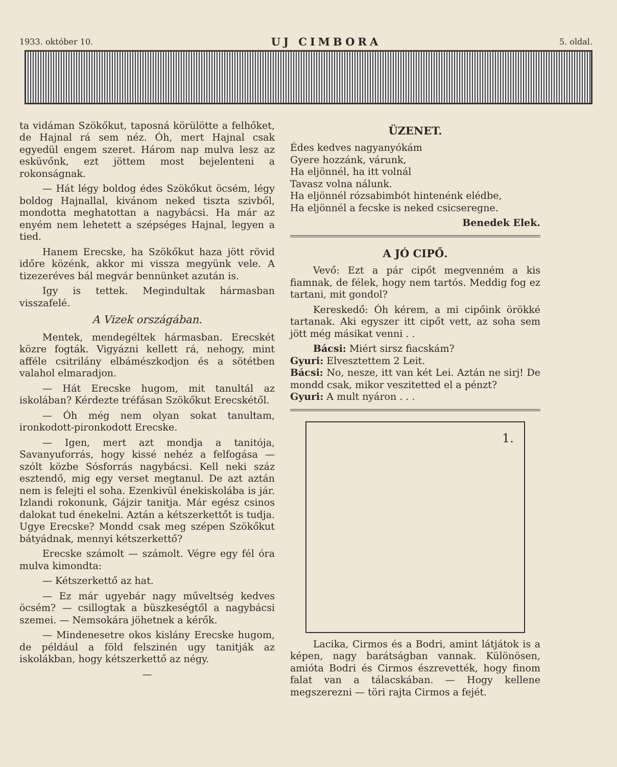1933. október 10. UJ CIMBORA 5. oldal.
ta vidáman Szökőkut, taposná körülötte a felhőket, de Hajnal rá sem néz. Óh, mert Hajnal csak egyedül engem szeret. Három nap mulva lesz az esküvőnk, ezt jöttem most bejelenteni a rokonságnak.
— Hát légy boldog édes Szökőkut öcsém, légy boldog Hajnallal, kivánom neked tiszta szivből, mondotta meghatottan a nagybácsi. Ha már az enyém nem lehetett a szépséges Hajnal, legyen a tied.
Hanem Erecske, ha Szökőkut haza jött rövid időre közénk, akkor mi vissza megyünk vele. A tizezeréves bál megvár bennünket azután is.
Igy is tettek. Megindultak hármasban visszafelé.
A Vizek országában.
Mentek, mendegéltek hármasban. Erecskét közre fogták. Vigyázni kellett rá, nehogy, mint afféle csitrilány elbámészkodjon és a sötétben valahol elmaradjon.
— Hát Erecske hugom, mit tanultál az iskolában? Kérdezte tréfásan Szökőkut Erecskétől.
— Óh még nem olyan sokat tanultam, ironkodott-pironkodott Erecske.
— Igen, mert azt mondja a tanitója, Savanyuforrás, hogy kissé nehéz a felfogása — szólt közbe Sósforrás nagybácsi. Kell neki száz esztendő, mig egy verset megtanul. De azt aztán nem is felejti el soha. Ezenkivül énekiskolába is jár. Izlandi rokonunk, Gájzir tanitja. Már egész csinos dalokat tud énekelni. Aztán a kétszerkettőt is tudja. Ugye Erecske? Mondd csak meg szépen Szökőkut bátyádnak, mennyi kétszerkettő?
Erecske számolt — számolt. Végre egy fél óra mulva kimondta:
— Kétszerkettő az hat.
— Ez már ugyebár nagy műveltség kedves öcsém? — csillogtak a büszkeségtől a nagybácsi szemei. — Nemsokára jöhetnek a kérők.
— Mindenesetre okos kislány Erecske hugom, de például a föld felszinén ugy tanitják az iskolákban, hogy kétszerkettő az négy.
—
ÜZENET.
Édes kedves nagyanyókám
Gyere hozzánk, várunk,
Ha eljönnél, ha itt volnál
Tavasz volna nálunk.
Ha eljönnél rózsabimbót hintenénk elédbe,
Ha eljönnél a fecske is neked csicseregne.
Benedek Elek.
A JÓ CIPŐ.
Vevő: Ezt a pár cipőt megvenném a kis fiamnak, de félek, hogy nem tartós. Meddig fog ez tartani, mit gondol?
Kereskedő: Óh kérem, a mi cipőink örökké tartanak. Aki egyszer itt cipőt vett, az soha sem jött még másikat venni . .
Bácsi: Miért sirsz fiacskám?
Gyuri: Elvesztettem 2 Leit.
Bácsi: No, nesze, itt van két Lei. Aztán ne sirj! De mondd csak, mikor veszitetted el a pénzt?
Gyuri: A mult nyáron . . .
1.
Lacika, Cirmos és a Bodri, amint látjátok is a képen, nagy barátságban vannak. Különösen, amióta Bodri és Cirmos észrevették, hogy finom falat van a tálacskában. — Hogy kellene megszerezni — töri rajta Cirmos a fejét.